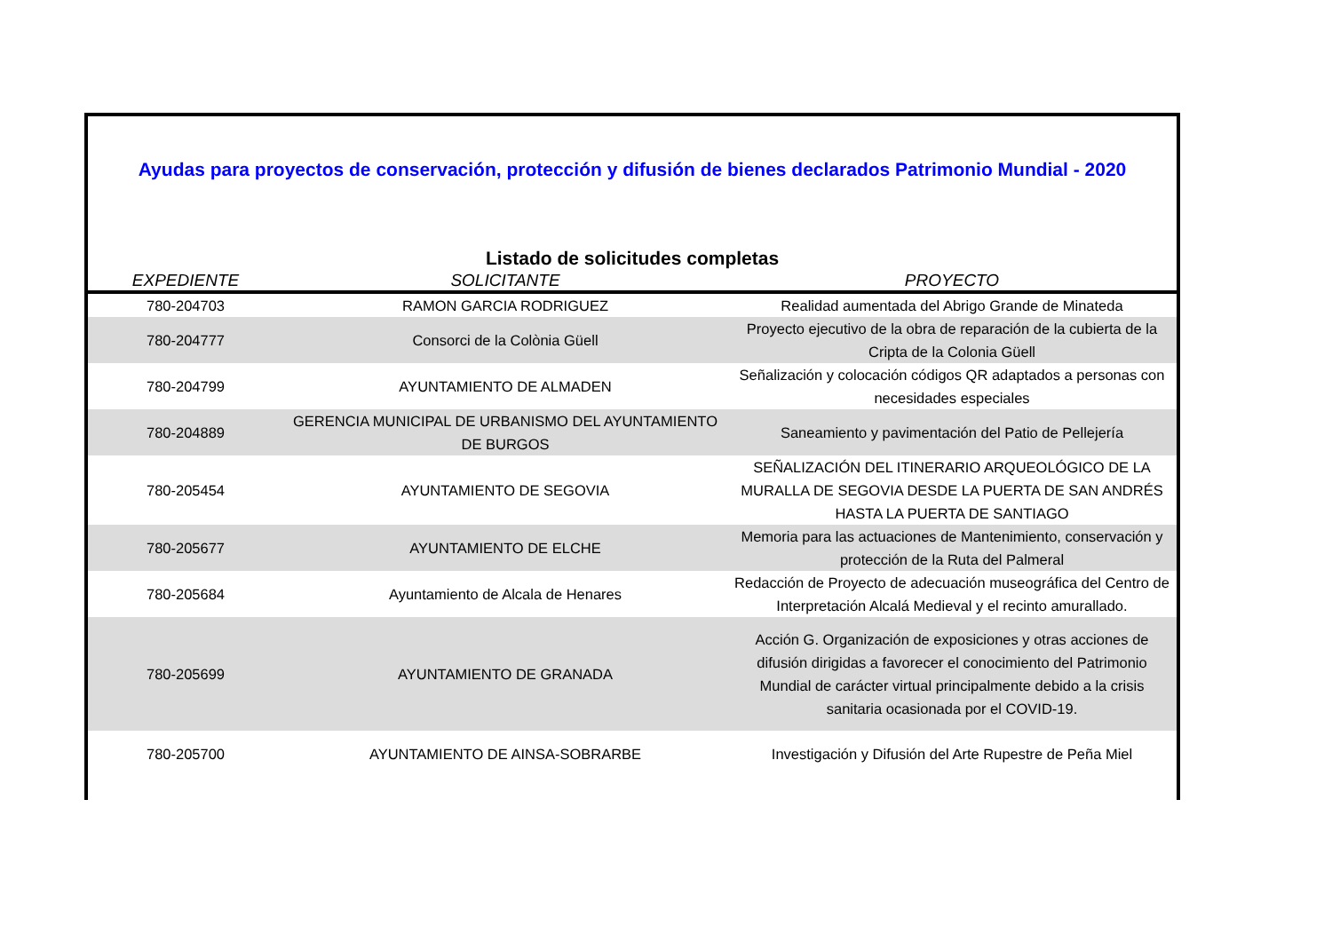Ayudas para proyectos de conservación, protección y difusión de bienes declarados Patrimonio Mundial - 2020
Listado de solicitudes completas
| EXPEDIENTE | SOLICITANTE | PROYECTO |
| --- | --- | --- |
| 780-204703 | RAMON GARCIA RODRIGUEZ | Realidad aumentada del Abrigo Grande de Minateda |
| 780-204777 | Consorci de la Colònia Güell | Proyecto ejecutivo de la obra de reparación de la cubierta de la Cripta de la Colonia Güell |
| 780-204799 | AYUNTAMIENTO DE ALMADEN | Señalización y colocación códigos QR adaptados a personas con necesidades especiales |
| 780-204889 | GERENCIA MUNICIPAL DE URBANISMO DEL AYUNTAMIENTO DE BURGOS | Saneamiento y pavimentación del Patio de Pellejería |
| 780-205454 | AYUNTAMIENTO DE SEGOVIA | SEÑALIZACIÓN DEL ITINERARIO ARQUEOLÓGICO DE LA MURALLA DE SEGOVIA DESDE LA PUERTA DE SAN ANDRÉS HASTA LA PUERTA DE SANTIAGO |
| 780-205677 | AYUNTAMIENTO DE ELCHE | Memoria para las actuaciones de Mantenimiento, conservación y protección de la Ruta del Palmeral |
| 780-205684 | Ayuntamiento de Alcala de Henares | Redacción de Proyecto de adecuación museográfica del Centro de Interpretación Alcalá Medieval y el recinto amurallado. |
| 780-205699 | AYUNTAMIENTO DE GRANADA | Acción G. Organización de exposiciones y otras acciones de difusión dirigidas a favorecer el conocimiento del Patrimonio Mundial de carácter virtual principalmente debido a la crisis sanitaria ocasionada por el COVID-19. |
| 780-205700 | AYUNTAMIENTO DE AINSA-SOBRARBE | Investigación y Difusión del Arte Rupestre de Peña Miel |